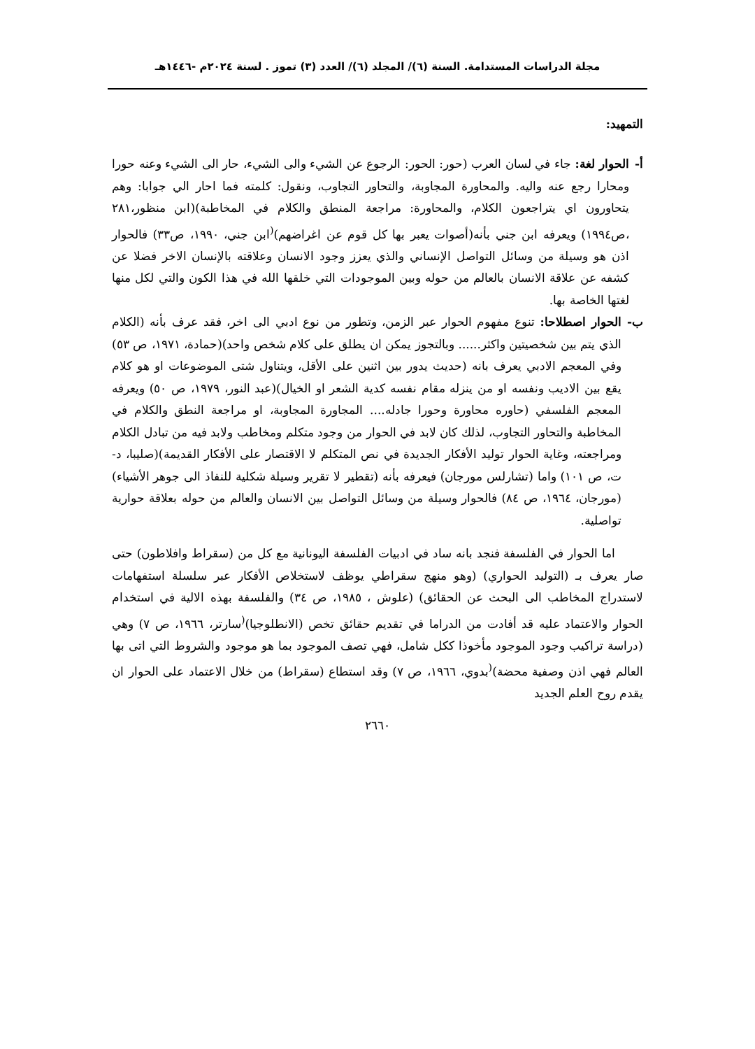مجلة الدراسات المستدامة. السنة (٦)/ المجلد (٦)/ العدد (٣) تموز . لسنة ٢٠٢٤م -١٤٤٦هـ
التمهيد:
أ- الحوار لغة: جاء في لسان العرب (حور: الحور: الرجوع عن الشيء والى الشيء، حار الى الشيء وعنه حورا ومحارا رجع عنه واليه. والمحاورة المجاوبة، والتحاور التجاوب، ونقول: كلمته فما احار الي جوابا: وهم يتحاورون اي يتراجعون الكلام، والمحاورة: مراجعة المنطق والكلام في المخاطبة)(ابن منظور،٢٨١ ،ص١٩٩٤) ويعرفه ابن جني بأنه(أصوات يعبر بها كل قوم عن اغراضهم)<sup>(</sup>ابن جني، ١٩٩٠، ص٣٣) فالحوار اذن هو وسيلة من وسائل التواصل الإنساني والذي يعزز وجود الانسان وعلاقته بالإنسان الاخر فضلا عن كشفه عن علاقة الانسان بالعالم من حوله وبين الموجودات التي خلقها الله في هذا الكون والتي لكل منها لغتها الخاصة بها.
ب- الحوار اصطلاحا: تنوع مفهوم الحوار عبر الزمن، وتطور من نوع ادبي الى اخر، فقد عرف بأنه (الكلام الذي يتم بين شخصيتين واكثر...... وبالتجوز يمكن ان يطلق على كلام شخص واحد)(حمادة، ١٩٧١، ص ٥٣) وفي المعجم الادبي يعرف بانه (حديث يدور بين اثنين على الأقل، ويتناول شتى الموضوعات او هو كلام يقع بين الاديب ونفسه او من ينزله مقام نفسه كدية الشعر او الخيال)(عبد النور، ١٩٧٩، ص ٥٠) ويعرفه المعجم الفلسفي (حاوره محاورة وحورا جادله.... المجاورة المجاوبة، او مراجعة النطق والكلام في المخاطبة والتحاور التجاوب، لذلك كان لابد في الحوار من وجود متكلم ومخاطب ولابد فيه من تبادل الكلام ومراجعته، وغاية الحوار توليد الأفكار الجديدة في نص المتكلم لا الاقتصار على الأفكار القديمة)(صليبا، د-ت، ص ١٠١) واما (تشارلس مورجان) فيعرفه بأنه (تقطير لا تقرير وسيلة شكلية للنفاذ الى جوهر الأشياء)(مورجان، ١٩٦٤، ص ٨٤) فالحوار وسيلة من وسائل التواصل بين الانسان والعالم من حوله بعلاقة حوارية تواصلية.
اما الحوار في الفلسفة فنجد بانه ساد في ادبيات الفلسفة اليونانية مع كل من (سقراط وافلاطون) حتى صار يعرف بـ (التوليد الحواري) (وهو منهج سقراطي يوظف لاستخلاص الأفكار عبر سلسلة استفهامات لاستدراج المخاطب الى البحث عن الحقائق) (علوش ، ١٩٨٥، ص ٣٤) والفلسفة بهذه الالية في استخدام الحوار والاعتماد عليه قد أفادت من الدراما في تقديم حقائق تخص (الانطلوجيا)<sup>(</sup>سارتر، ١٩٦٦، ص ٧) وهي (دراسة تراكيب وجود الموجود مأخوذا ككل شامل، فهي تصف الموجود بما هو موجود والشروط التي اتى بها العالم فهي اذن وصفية محضة)<sup>(</sup>بدوي، ١٩٦٦، ص ٧) وقد استطاع (سقراط) من خلال الاعتماد على الحوار ان يقدم روح العلم الجديد
٢٦٦٠